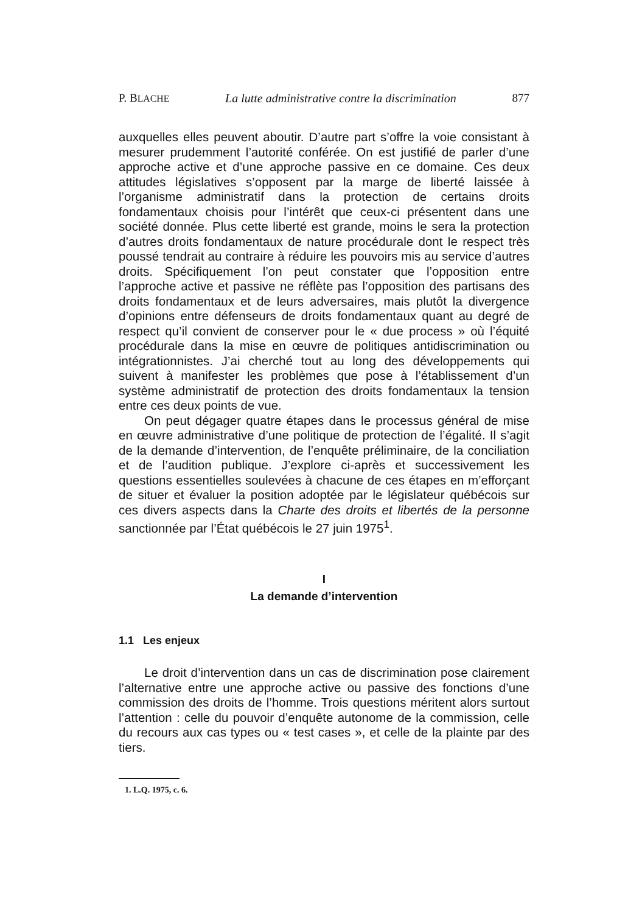P. BLACHE La lutte administrative contre la discrimination 877
auxquelles elles peuvent aboutir. D’autre part s’offre la voie consistant à mesurer prudemment l’autorité conférée. On est justifié de parler d’une approche active et d’une approche passive en ce domaine. Ces deux attitudes législatives s’opposent par la marge de liberté laissée à l’organisme administratif dans la protection de certains droits fondamentaux choisis pour l’intérêt que ceux-ci présentent dans une société donnée. Plus cette liberté est grande, moins le sera la protection d’autres droits fondamentaux de nature procédurale dont le respect très poussé tendrait au contraire à réduire les pouvoirs mis au service d’autres droits. Spécifiquement l’on peut constater que l’opposition entre l’approche active et passive ne réflète pas l’opposition des partisans des droits fondamentaux et de leurs adversaires, mais plutôt la divergence d’opinions entre défenseurs de droits fondamentaux quant au degré de respect qu’il convient de conserver pour le « due process » où l’équité procédurale dans la mise en œuvre de politiques antidiscrimination ou intégrationnistes. J’ai cherché tout au long des développements qui suivent à manifester les problèmes que pose à l’établissement d’un système administratif de protection des droits fondamentaux la tension entre ces deux points de vue.
On peut dégager quatre étapes dans le processus général de mise en œuvre administrative d’une politique de protection de l’égalité. Il s’agit de la demande d’intervention, de l’enquête préliminaire, de la conciliation et de l’audition publique. J’explore ci-après et successivement les questions essentielles soulevées à chacune de ces étapes en m’efforçant de situer et évaluer la position adoptée par le législateur québécois sur ces divers aspects dans la Charte des droits et libertés de la personne sanctionnée par l’État québécois le 27 juin 1975<sup>1</sup>.
I
La demande d’intervention
1.1 Les enjeux
Le droit d’intervention dans un cas de discrimination pose clairement l’alternative entre une approche active ou passive des fonctions d’une commission des droits de l’homme. Trois questions méritent alors surtout l’attention : celle du pouvoir d’enquête autonome de la commission, celle du recours aux cas types ou « test cases », et celle de la plainte par des tiers.
1. L.Q. 1975, c. 6.